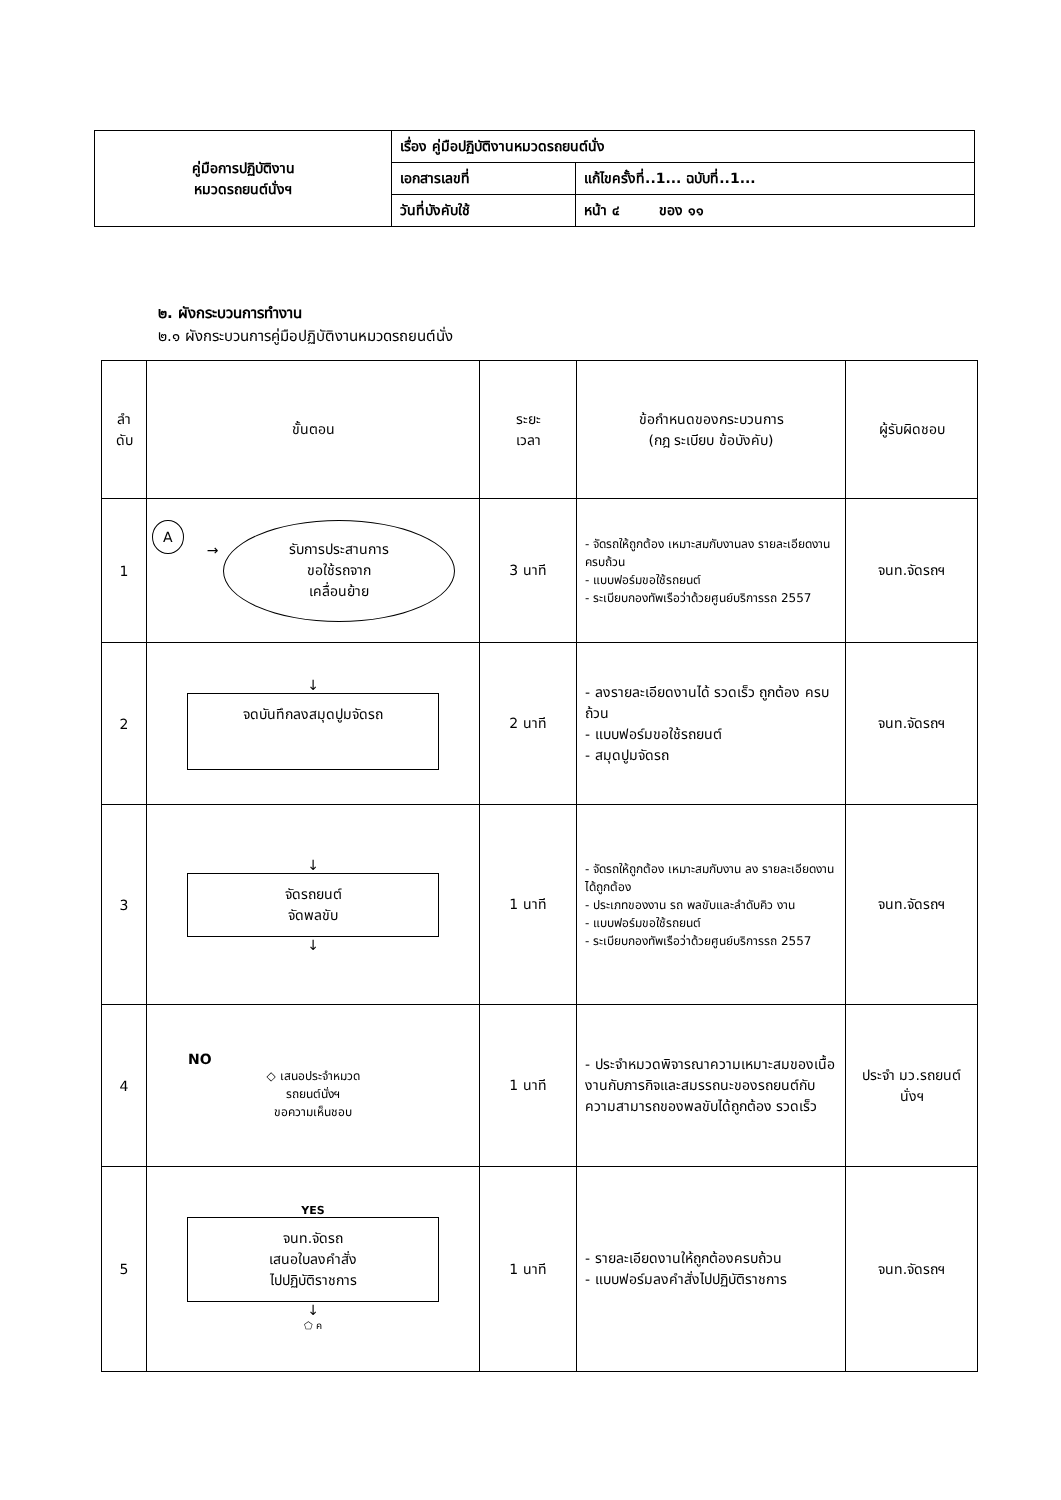| คู่มือการปฏิบัติงาน หมวดรถยนต์นั่งฯ | เรื่อง คู่มือปฏิบัติงานหมวดรถยนต์นั่ง | |
| | เอกสารเลขที่ | แก้ไขครั้งที่..1... ฉบับที่..1... |
| | วันที่บังคับใช้ | หน้า ๔ ของ ๑๑ |
๒. ผังกระบวนการทำงาน
๒.๑ ผังกระบวนการคู่มือปฏิบัติงานหมวดรถยนต์นั่ง
| ลำ ดับ | ขั้นตอน | ระยะ เวลา | ข้อกำหนดของกระบวนการ (กฎ ระเบียบ ข้อบังคับ) | ผู้รับผิดชอบ |
| --- | --- | --- | --- | --- |
| 1 | A → รับการประสานการ ขอใช้รถจาก เคลื่อนย้าย | 3 นาที | - จัดรถให้ถูกต้อง เหมาะสมกับงานลง รายละเอียดงานครบถ้วน - แบบฟอร์มขอใช้รถยนต์ - ระเบียบกองทัพเรือว่าด้วยศูนย์บริการรถ 2557 | จนท.จัดรถฯ |
| 2 | ↓ จดบันทึกลงสมุดปูมจัดรถ | 2 นาที | - ลงรายละเอียดงานได้ รวดเร็ว ถูกต้อง ครบถ้วน - แบบฟอร์มขอใช้รถยนต์ - สมุดปูมจัดรถ | จนท.จัดรถฯ |
| 3 | ↓ จัดรถยนต์ จัดพลขับ ↓ | 1 นาที | - จัดรถให้ถูกต้อง เหมาะสมกับงาน ลง รายละเอียดงานได้ถูกต้อง - ประเภทของงาน รถ พลขับและลำดับคิว งาน - แบบฟอร์มขอใช้รถยนต์ - ระเบียบกองทัพเรือว่าด้วยศูนย์บริการรถ 2557 | จนท.จัดรถฯ |
| 4 | NO ◇ เสนอประจำหมวด รถยนต์นั่งฯ ขอความเห็นชอบ | 1 นาที | - ประจำหมวดพิจารณาความเหมาะสมของเนื้องานกับภารกิจและสมรรถนะของรถยนต์กับความสามารถของพลขับได้ถูกต้อง รวดเร็ว | ประจำ มว.รถยนต์ นั่งฯ |
| 5 | YES จนท.จัดรถ เสนอใบลงคำสั่ง ไปปฏิบัติราชการ ↓ ⬠ ค | 1 นาที | - รายละเอียดงานให้ถูกต้องครบถ้วน - แบบฟอร์มลงคำสั่งไปปฏิบัติราชการ | จนท.จัดรถฯ |